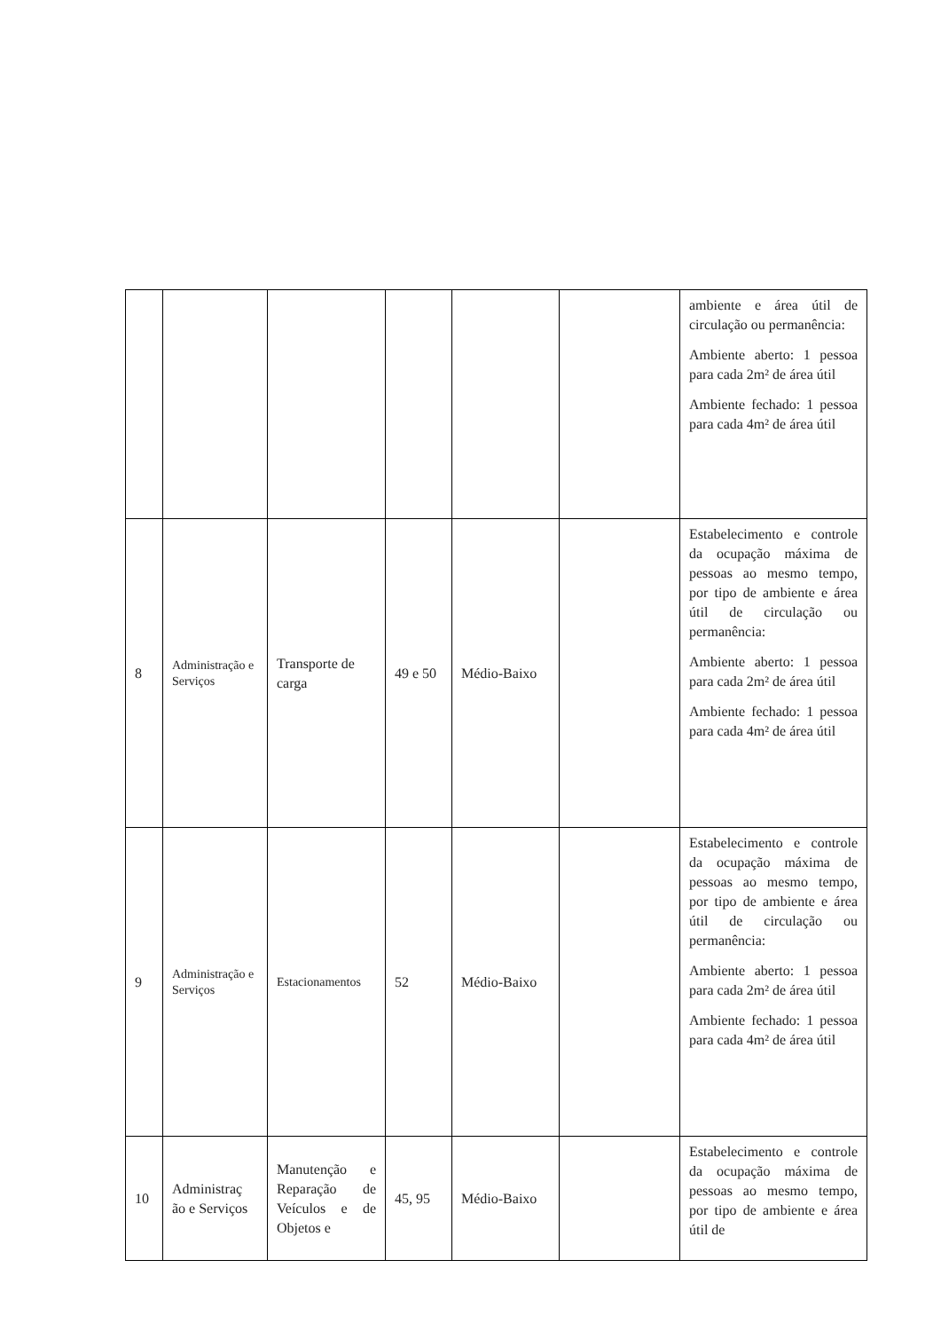| | | | | | | ambiente e área útil de circulação ou permanência: Ambiente aberto: 1 pessoa para cada 2m² de área útil Ambiente fechado: 1 pessoa para cada 4m² de área útil |
| 8 | Administração e Serviços | Transporte de carga | 49 e 50 | Médio-Baixo | | Estabelecimento e controle da ocupação máxima de pessoas ao mesmo tempo, por tipo de ambiente e área útil de circulação ou permanência: Ambiente aberto: 1 pessoa para cada 2m² de área útil Ambiente fechado: 1 pessoa para cada 4m² de área útil |
| 9 | Administração e Serviços | Estacionamentos | 52 | Médio-Baixo | | Estabelecimento e controle da ocupação máxima de pessoas ao mesmo tempo, por tipo de ambiente e área útil de circulação ou permanência: Ambiente aberto: 1 pessoa para cada 2m² de área útil Ambiente fechado: 1 pessoa para cada 4m² de área útil |
| 10 | Administraç ão e Serviços | Manutenção e Reparação de Veículos e de Objetos e | 45, 95 | Médio-Baixo | | Estabelecimento e controle da ocupação máxima de pessoas ao mesmo tempo, por tipo de ambiente e área útil de |